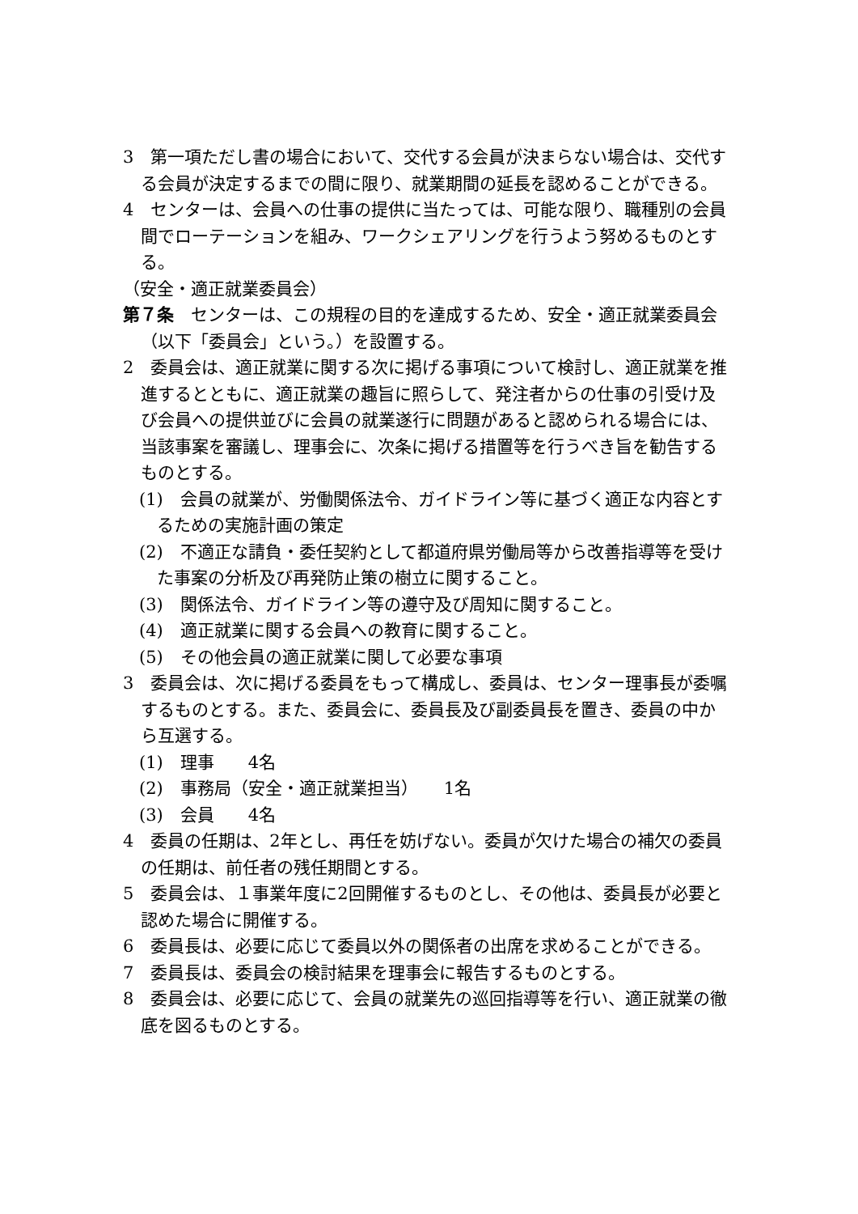3　第一項ただし書の場合において、交代する会員が決まらない場合は、交代する会員が決定するまでの間に限り、就業期間の延長を認めることができる。
4　センターは、会員への仕事の提供に当たっては、可能な限り、職種別の会員間でローテーションを組み、ワークシェアリングを行うよう努めるものとする。
（安全・適正就業委員会）
第７条　センターは、この規程の目的を達成するため、安全・適正就業委員会（以下「委員会」という。）を設置する。
2　委員会は、適正就業に関する次に掲げる事項について検討し、適正就業を推進するとともに、適正就業の趣旨に照らして、発注者からの仕事の引受け及び会員への提供並びに会員の就業遂行に問題があると認められる場合には、当該事案を審議し、理事会に、次条に掲げる措置等を行うべき旨を勧告するものとする。
(1)　会員の就業が、労働関係法令、ガイドライン等に基づく適正な内容とするための実施計画の策定
(2)　不適正な請負・委任契約として都道府県労働局等から改善指導等を受けた事案の分析及び再発防止策の樹立に関すること。
(3)　関係法令、ガイドライン等の遵守及び周知に関すること。
(4)　適正就業に関する会員への教育に関すること。
(5)　その他会員の適正就業に関して必要な事項
3　委員会は、次に掲げる委員をもって構成し、委員は、センター理事長が委嘱するものとする。また、委員会に、委員長及び副委員長を置き、委員の中から互選する。
(1)　理事　　4名
(2)　事務局（安全・適正就業担当）　　1名
(3)　会員　　4名
4　委員の任期は、2年とし、再任を妨げない。委員が欠けた場合の補欠の委員の任期は、前任者の残任期間とする。
5　委員会は、１事業年度に2回開催するものとし、その他は、委員長が必要と認めた場合に開催する。
6　委員長は、必要に応じて委員以外の関係者の出席を求めることができる。
7　委員長は、委員会の検討結果を理事会に報告するものとする。
8　委員会は、必要に応じて、会員の就業先の巡回指導等を行い、適正就業の徹底を図るものとする。